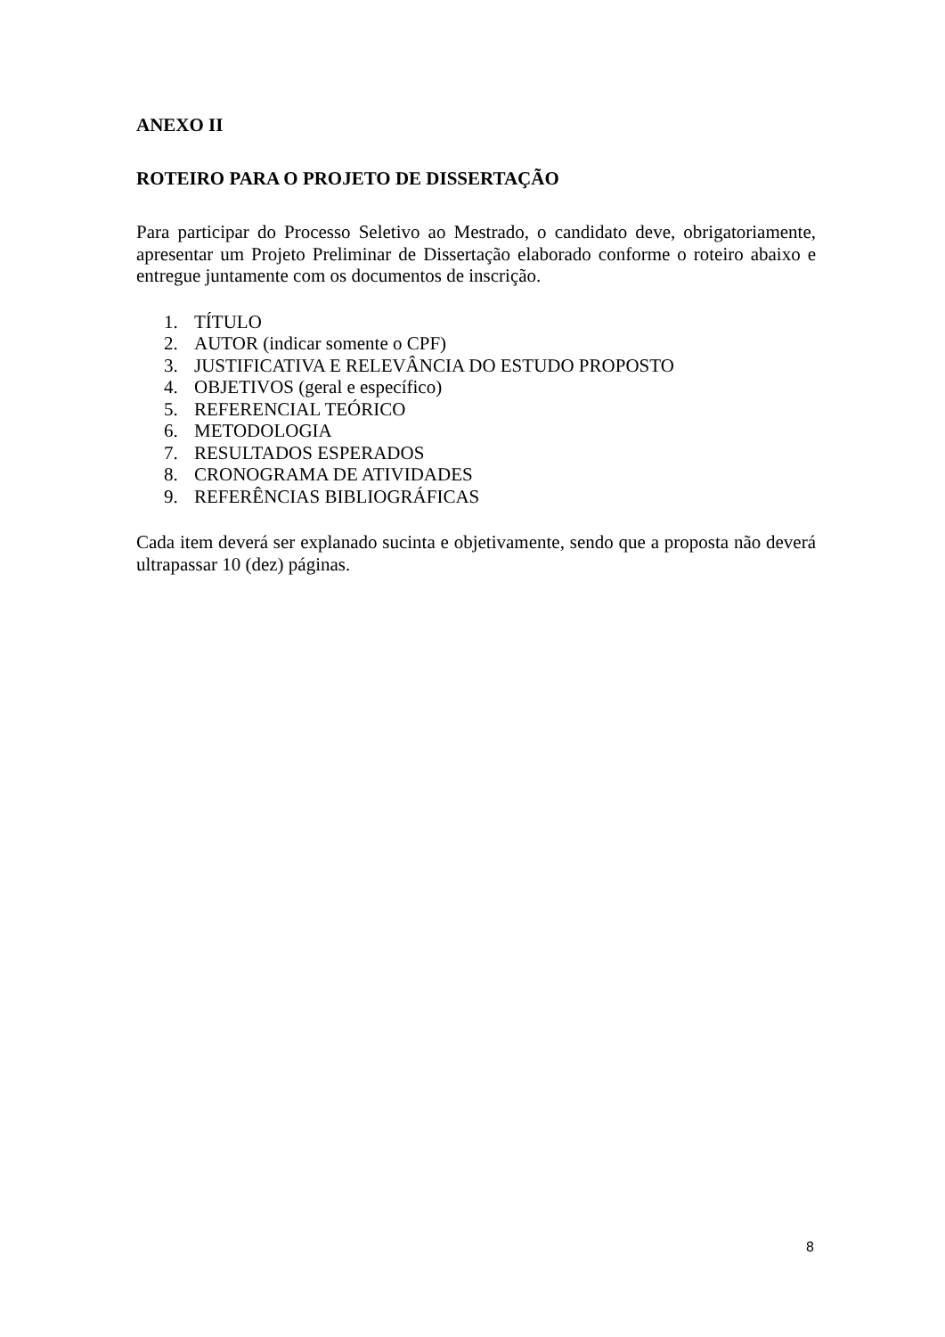ANEXO II
ROTEIRO PARA O PROJETO DE DISSERTAÇÃO
Para participar do Processo Seletivo ao Mestrado, o candidato deve, obrigatoriamente, apresentar um Projeto Preliminar de Dissertação elaborado conforme o roteiro abaixo e entregue juntamente com os documentos de inscrição.
1. TÍTULO
2. AUTOR (indicar somente o CPF)
3. JUSTIFICATIVA E RELEVÂNCIA DO ESTUDO PROPOSTO
4. OBJETIVOS (geral e específico)
5. REFERENCIAL TEÓRICO
6. METODOLOGIA
7. RESULTADOS ESPERADOS
8. CRONOGRAMA DE ATIVIDADES
9. REFERÊNCIAS BIBLIOGRÁFICAS
Cada item deverá ser explanado sucinta e objetivamente, sendo que a proposta não deverá ultrapassar 10 (dez) páginas.
8